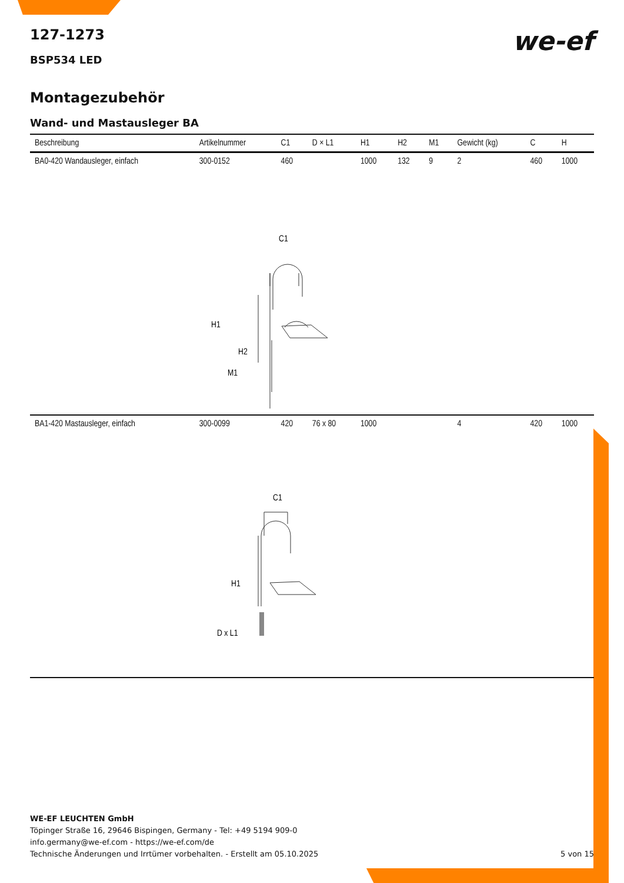127-1273
BSP534 LED
we-ef
Montagezubehör
Wand- und Mastausleger BA
| Beschreibung | Artikelnummer | C1 | D × L1 | H1 | H2 | M1 | Gewicht (kg) | C | H |
| --- | --- | --- | --- | --- | --- | --- | --- | --- | --- |
| BA0-420 Wandausleger, einfach | 300-0152 | 460 | | 1000 | 132 | 9 | 2 | 460 | 1000 |
| C1 H1 H2 M1 | | | | | | | | | |
| BA1-420 Mastausleger, einfach | 300-0099 | 420 | 76 x 80 | 1000 | | | 4 | 420 | 1000 |
| C1 H1 D x L1 | | | | | | | | | |
WE-EF LEUCHTEN GmbH
Töpinger Straße 16, 29646 Bispingen, Germany - Tel: +49 5194 909-0
info.germany@we-ef.com - https://we-ef.com/de
Technische Änderungen und Irrtümer vorbehalten. - Erstellt am 05.10.2025 5 von 15